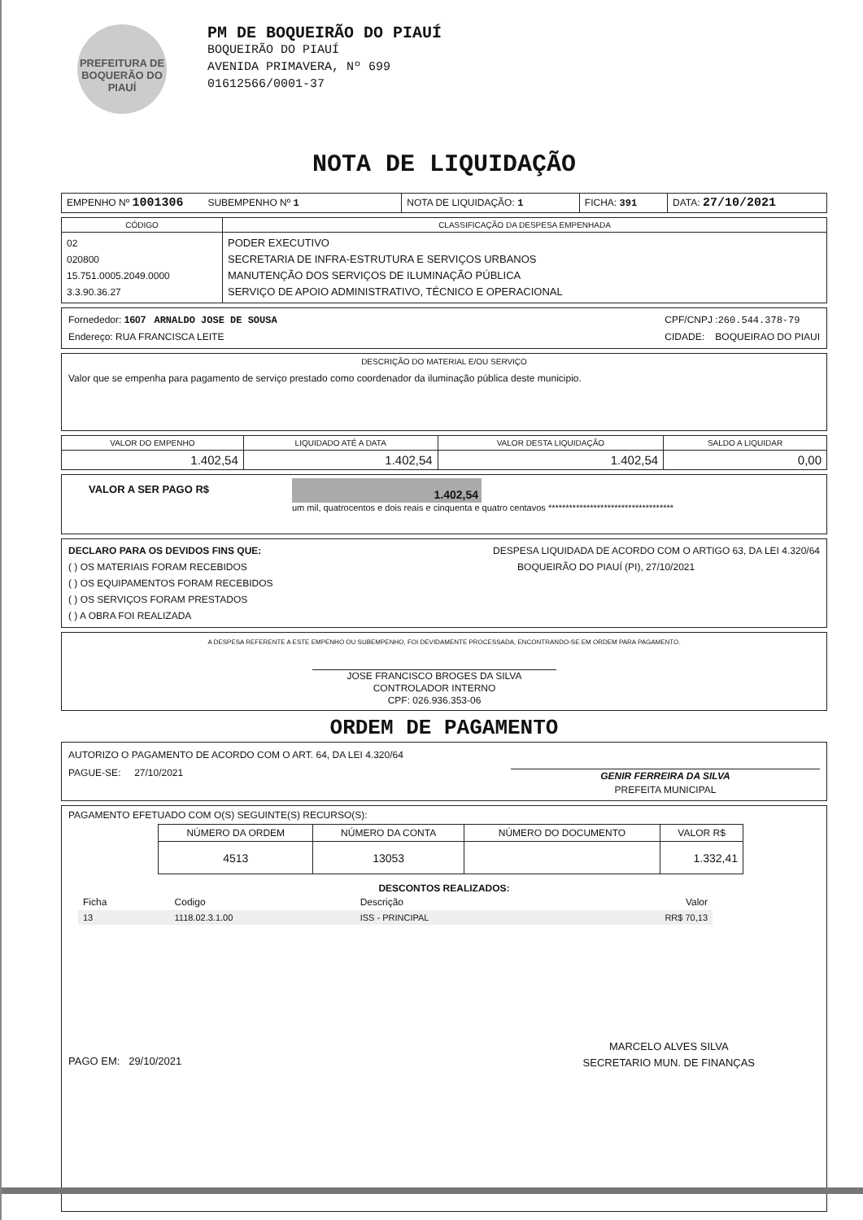PREFEITURA DE BOQUERÃO DO PIAUÍ
PM DE BOQUEIRÃO DO PIAUÍ
BOQUEIRÃO DO PIAUÍ
AVENIDA PRIMAVERA, Nº 699
01612566/0001-37
NOTA DE LIQUIDAÇÃO
| EMPENHO Nº 1001306 SUBEMPENHO Nº 1 | NOTA DE LIQUIDAÇÃO: 1 | FICHA: 391 | DATA: 27/10/2021 |
| CÓDIGO | CLASSIFICAÇÃO DA DESPESA EMPENHADA |
| --- | --- |
| 02 020800 15.751.0005.2049.0000 3.3.90.36.27 | PODER EXECUTIVO SECRETARIA DE INFRA-ESTRUTURA E SERVIÇOS URBANOS MANUTENÇÃO DOS SERVIÇOS DE ILUMINAÇÃO PÚBLICA SERVIÇO DE APOIO ADMINISTRATIVO, TÉCNICO E OPERACIONAL |
Fornededor: 1607 ARNALDO JOSE DE SOUSA
Endereço: RUA FRANCISCA LEITE
CPF/CNPJ :260.544.378-79
CIDADE: BOQUEIRAO DO PIAUI
DESCRIÇÃO DO MATERIAL E/OU SERVIÇO
Valor que se empenha para pagamento de serviço prestado como coordenador da iluminação pública deste municipio.
| VALOR DO EMPENHO | LIQUIDADO ATÉ A DATA | VALOR DESTA LIQUIDAÇÃO | SALDO A LIQUIDAR |
| --- | --- | --- | --- |
| 1.402,54 | 1.402,54 | 1.402,54 | 0,00 |
VALOR A SER PAGO R$
1.402,54
um mil, quatrocentos e dois reais e cinquenta e quatro centavos ************************************
DECLARO PARA OS DEVIDOS FINS QUE:
( ) OS MATERIAIS FORAM RECEBIDOS
( ) OS EQUIPAMENTOS FORAM RECEBIDOS
( ) OS SERVIÇOS FORAM PRESTADOS
( ) A OBRA FOI REALIZADA
DESPESA LIQUIDADA DE ACORDO COM O ARTIGO 63, DA LEI 4.320/64
BOQUEIRÃO DO PIAUÍ (PI), 27/10/2021
A DESPESA REFERENTE A ESTE EMPENHO OU SUBEMPENHO, FOI DEVIDAMENTE PROCESSADA, ENCONTRANDO-SE EM ORDEM PARA PAGAMENTO.
JOSE FRANCISCO BROGES DA SILVA
CONTROLADOR INTERNO
CPF: 026.936.353-06
ORDEM DE PAGAMENTO
AUTORIZO O PAGAMENTO DE ACORDO COM O ART. 64, DA LEI 4.320/64
PAGUE-SE: 27/10/2021
GENIR FERREIRA DA SILVA
PREFEITA MUNICIPAL
PAGAMENTO EFETUADO COM O(S) SEGUINTE(S) RECURSO(S):
| NÚMERO DA ORDEM | NÚMERO DA CONTA | NÚMERO DO DOCUMENTO | VALOR R$ |
| --- | --- | --- | --- |
| 4513 | 13053 | | 1.332,41 |
DESCONTOS REALIZADOS:
| Ficha | Codigo | Descrição | Valor |
| 13 | 1118.02.3.1.00 | ISS - PRINCIPAL | RR$ 70,13 |
PAGO EM: 29/10/2021
MARCELO ALVES SILVA
SECRETARIO MUN. DE FINANÇAS